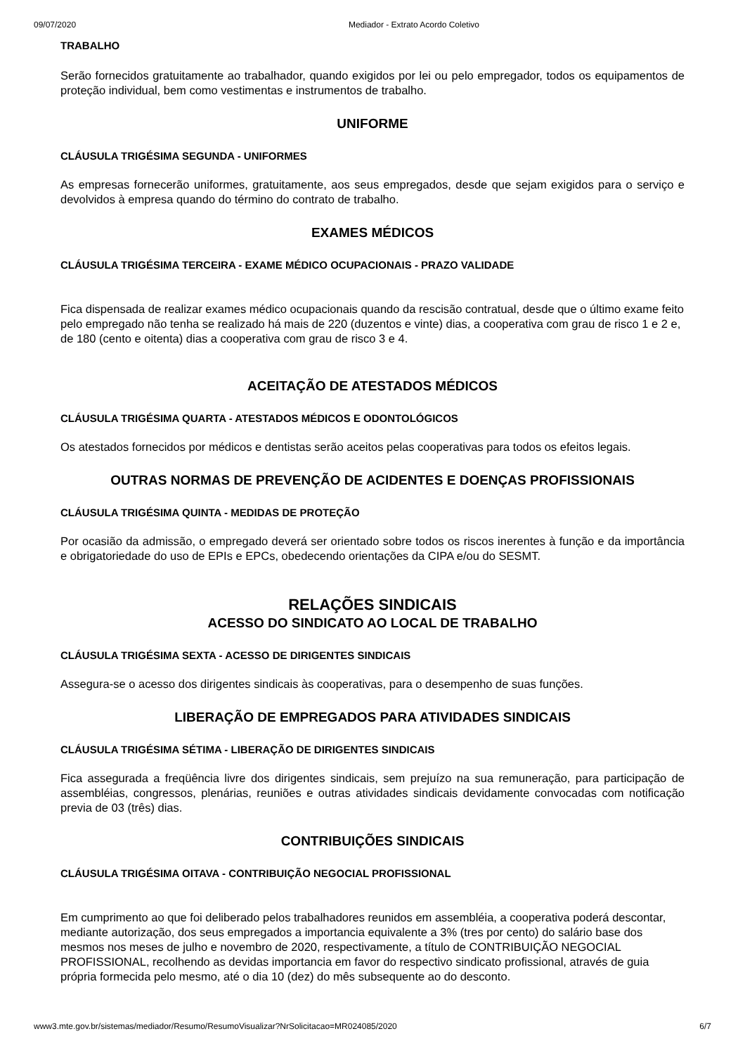09/07/2020 Mediador - Extrato Acordo Coletivo
TRABALHO
Serão fornecidos gratuitamente ao trabalhador, quando exigidos por lei ou pelo empregador, todos os equipamentos de proteção individual, bem como vestimentas e instrumentos de trabalho.
UNIFORME
CLÁUSULA TRIGÉSIMA SEGUNDA - UNIFORMES
As empresas fornecerão uniformes, gratuitamente, aos seus empregados, desde que sejam exigidos para o serviço e devolvidos à empresa quando do término do contrato de trabalho.
EXAMES MÉDICOS
CLÁUSULA TRIGÉSIMA TERCEIRA - EXAME MÉDICO OCUPACIONAIS - PRAZO VALIDADE
Fica dispensada de realizar exames médico ocupacionais quando da rescisão contratual, desde que o último exame feito pelo empregado não tenha se realizado há mais de 220 (duzentos e vinte) dias, a cooperativa com grau de risco 1 e 2 e, de 180 (cento e oitenta) dias a cooperativa com grau de risco 3 e 4.
ACEITAÇÃO DE ATESTADOS MÉDICOS
CLÁUSULA TRIGÉSIMA QUARTA - ATESTADOS MÉDICOS E ODONTOLÓGICOS
Os atestados fornecidos por médicos e dentistas serão aceitos pelas cooperativas para todos os efeitos legais.
OUTRAS NORMAS DE PREVENÇÃO DE ACIDENTES E DOENÇAS PROFISSIONAIS
CLÁUSULA TRIGÉSIMA QUINTA - MEDIDAS DE PROTEÇÃO
Por ocasião da admissão, o empregado deverá ser orientado sobre todos os riscos inerentes à função e da importância e obrigatoriedade do uso de EPIs e EPCs, obedecendo orientações da CIPA e/ou do SESMT.
RELAÇÕES SINDICAIS
ACESSO DO SINDICATO AO LOCAL DE TRABALHO
CLÁUSULA TRIGÉSIMA SEXTA - ACESSO DE DIRIGENTES SINDICAIS
Assegura-se o acesso dos dirigentes sindicais às cooperativas, para o desempenho de suas funções.
LIBERAÇÃO DE EMPREGADOS PARA ATIVIDADES SINDICAIS
CLÁUSULA TRIGÉSIMA SÉTIMA - LIBERAÇÃO DE DIRIGENTES SINDICAIS
Fica assegurada a freqüência livre dos dirigentes sindicais, sem prejuízo na sua remuneração, para participação de assembléias, congressos, plenárias, reuniões e outras atividades sindicais devidamente convocadas com notificação previa de 03 (três) dias.
CONTRIBUIÇÕES SINDICAIS
CLÁUSULA TRIGÉSIMA OITAVA - CONTRIBUIÇÃO NEGOCIAL PROFISSIONAL
Em cumprimento ao que foi deliberado pelos trabalhadores reunidos em assembléia, a cooperativa poderá descontar, mediante autorização, dos seus empregados a importancia equivalente a 3% (tres por cento) do salário base dos mesmos nos meses de julho e novembro de 2020, respectivamente, a título de CONTRIBUIÇÃO NEGOCIAL PROFISSIONAL, recolhendo as devidas importancia em favor do respectivo sindicato profissional, através de guia própria formecida pelo mesmo, até o dia 10 (dez) do mês subsequente ao do desconto.
www3.mte.gov.br/sistemas/mediador/Resumo/ResumoVisualizar?NrSolicitacao=MR024085/2020 6/7